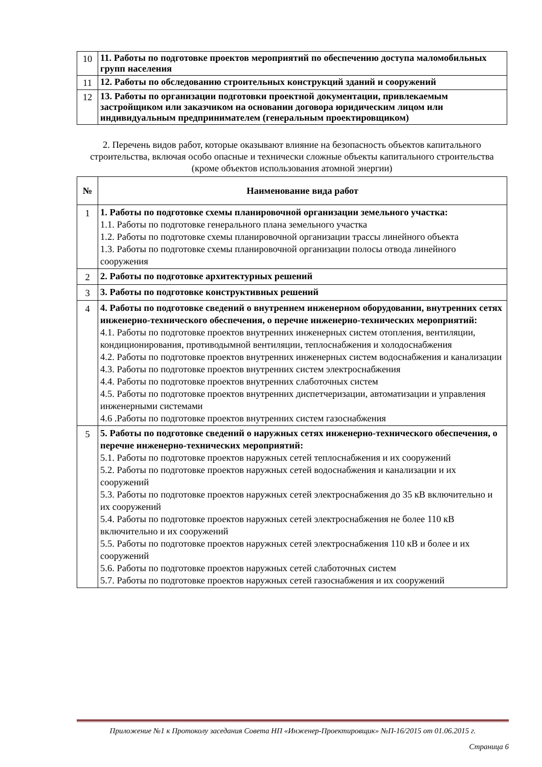| 10 | 11. Работы по подготовке проектов мероприятий по обеспечению доступа маломобильных групп населения |
| 11 | 12. Работы по обследованию строительных конструкций зданий и сооружений |
| 12 | 13. Работы по организации подготовки проектной документации, привлекаемым застройщиком или заказчиком на основании договора юридическим лицом или индивидуальным предпринимателем (генеральным проектировщиком) |
2. Перечень видов работ, которые оказывают влияние на безопасность объектов капитального строительства, включая особо опасные и технически сложные объекты капитального строительства (кроме объектов использования атомной энергии)
| № | Наименование вида работ |
| --- | --- |
| 1 | 1. Работы по подготовке схемы планировочной организации земельного участка: 1.1. Работы по подготовке генерального плана земельного участка 1.2. Работы по подготовке схемы планировочной организации трассы линейного объекта 1.3. Работы по подготовке схемы планировочной организации полосы отвода линейного сооружения |
| 2 | 2. Работы по подготовке архитектурных решений |
| 3 | 3. Работы по подготовке конструктивных решений |
| 4 | 4. Работы по подготовке сведений о внутреннем инженерном оборудовании, внутренних сетях инженерно-технического обеспечения, о перечне инженерно-технических мероприятий: 4.1. Работы по подготовке проектов внутренних инженерных систем отопления, вентиляции, кондиционирования, противодымной вентиляции, теплоснабжения и холодоснабжения 4.2. Работы по подготовке проектов внутренних инженерных систем водоснабжения и канализации 4.3. Работы по подготовке проектов внутренних систем электроснабжения 4.4. Работы по подготовке проектов внутренних слаботочных систем 4.5. Работы по подготовке проектов внутренних диспетчеризации, автоматизации и управления инженерными системами 4.6 .Работы по подготовке проектов внутренних систем газоснабжения |
| 5 | 5. Работы по подготовке сведений о наружных сетях инженерно-технического обеспечения, о перечне инженерно-технических мероприятий: 5.1. Работы по подготовке проектов наружных сетей теплоснабжения и их сооружений 5.2. Работы по подготовке проектов наружных сетей водоснабжения и канализации и их сооружений 5.3. Работы по подготовке проектов наружных сетей электроснабжения до 35 кВ включительно и их сооружений 5.4. Работы по подготовке проектов наружных сетей электроснабжения не более 110 кВ включительно и их сооружений 5.5. Работы по подготовке проектов наружных сетей электроснабжения 110 кВ и более и их сооружений 5.6. Работы по подготовке проектов наружных сетей слаботочных систем 5.7. Работы по подготовке проектов наружных сетей газоснабжения и их сооружений |
Приложение №1 к Протоколу заседания Совета НП «Инженер-Проектировщик» №П-16/2015 от 01.06.2015 г.
Страница 6